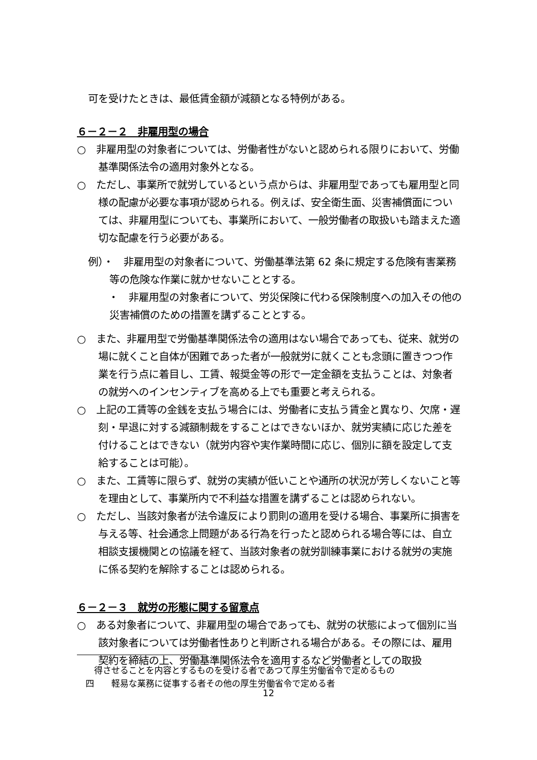可を受けたときは、最低賃金額が減額となる特例がある。
６－２－２　非雇用型の場合
○　非雇用型の対象者については、労働者性がないと認められる限りにおいて、労働基準関係法令の適用対象外となる。
○　ただし、事業所で就労しているという点からは、非雇用型であっても雇用型と同様の配慮が必要な事項が認められる。例えば、安全衛生面、災害補償面については、非雇用型についても、事業所において、一般労働者の取扱いも踏まえた適切な配慮を行う必要がある。
例）・　非雇用型の対象者について、労働基準法第 62 条に規定する危険有害業務等の危険な作業に就かせないこととする。
　　・　非雇用型の対象者について、労災保険に代わる保険制度への加入その他の災害補償のための措置を講ずることとする。
○　また、非雇用型で労働基準関係法令の適用はない場合であっても、従来、就労の場に就くこと自体が困難であった者が一般就労に就くことも念頭に置きつつ作業を行う点に着目し、工賃、報奨金等の形で一定金額を支払うことは、対象者の就労へのインセンティブを高める上でも重要と考えられる。
○　上記の工賃等の金銭を支払う場合には、労働者に支払う賃金と異なり、欠席・遅刻・早退に対する減額制裁をすることはできないほか、就労実績に応じた差を付けることはできない（就労内容や実作業時間に応じ、個別に額を設定して支給することは可能）。
○　また、工賃等に限らず、就労の実績が低いことや通所の状況が芳しくないこと等を理由として、事業所内で不利益な措置を講ずることは認められない。
○　ただし、当該対象者が法令違反により罰則の適用を受ける場合、事業所に損害を与える等、社会通念上問題がある行為を行ったと認められる場合等には、自立相談支援機関との協議を経て、当該対象者の就労訓練事業における就労の実施に係る契約を解除することは認められる。
６－２－３　就労の形態に関する留意点
○　ある対象者について、非雇用型の場合であっても、就労の状態によって個別に当該対象者については労働者性ありと判断される場合がある。その際には、雇用契約を締結の上、労働基準関係法令を適用するなど労働者としての取扱
　　得させることを内容とするものを受ける者であつて厚生労働省令で定めるもの
　四　　軽易な業務に従事する者その他の厚生労働省令で定める者
12